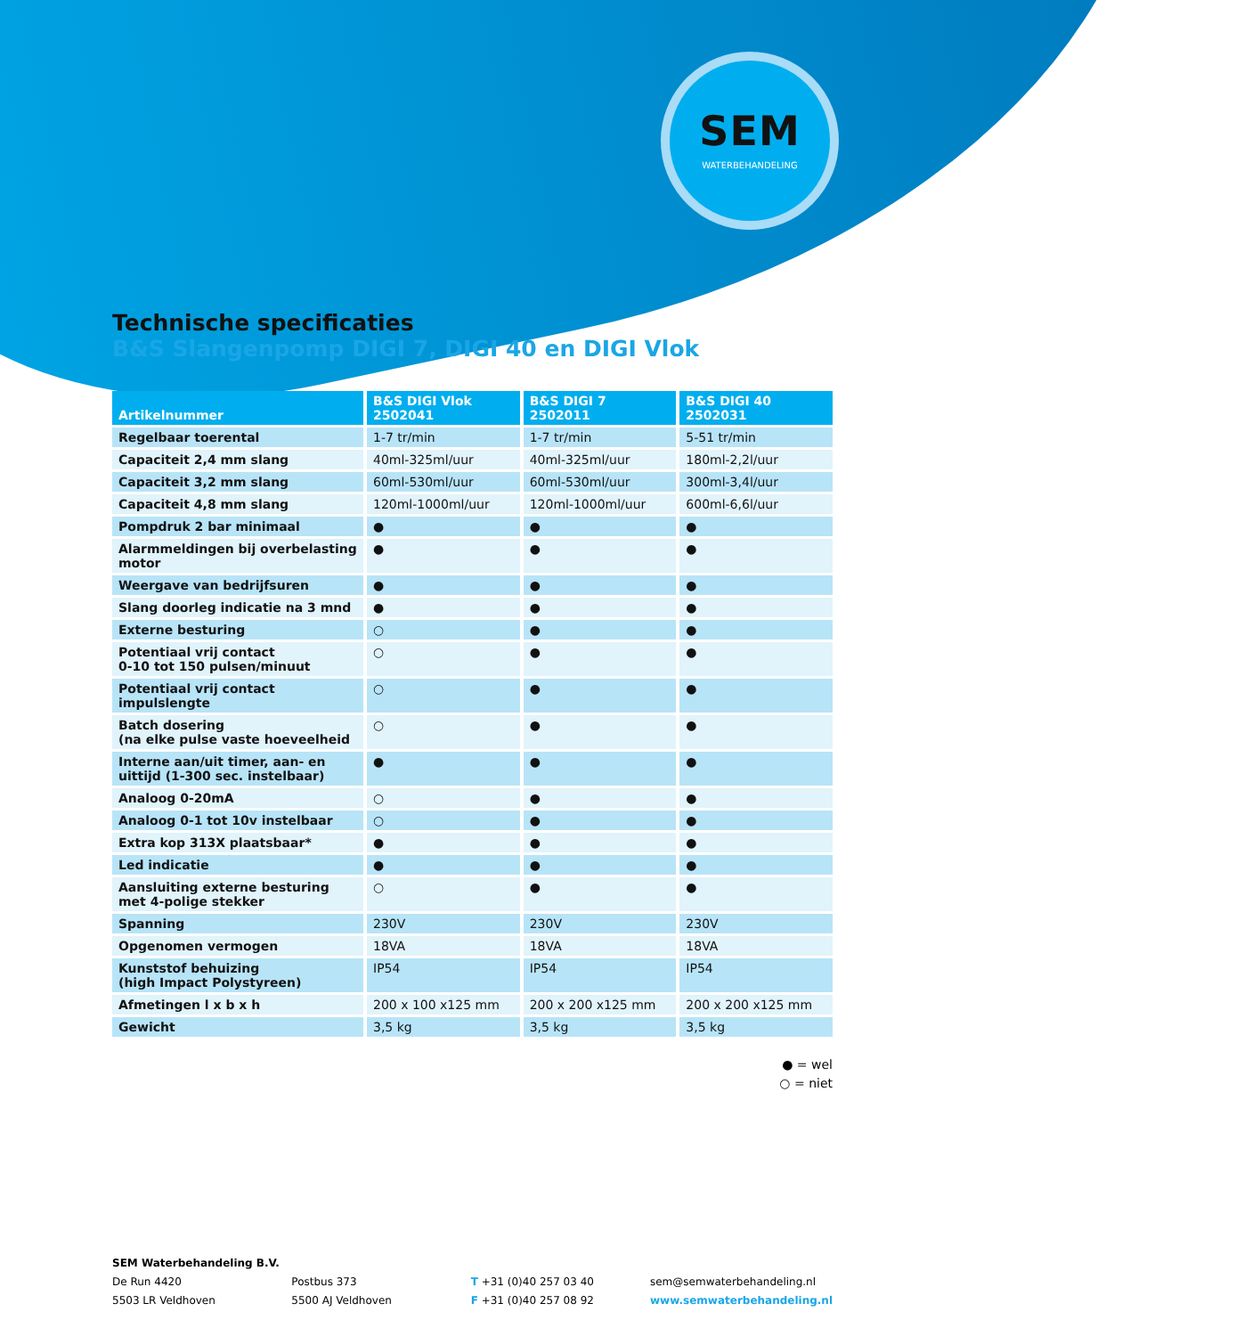SEM
WATERBEHANDELING
Technische specificaties
B&S Slangenpomp DIGI 7, DIGI 40 en DIGI Vlok
| Artikelnummer | B&S DIGI Vlok 2502041 | B&S DIGI 7 2502011 | B&S DIGI 40 2502031 |
| --- | --- | --- | --- |
| Regelbaar toerental | 1-7 tr/min | 1-7 tr/min | 5-51 tr/min |
| Capaciteit 2,4 mm slang | 40ml-325ml/uur | 40ml-325ml/uur | 180ml-2,2l/uur |
| Capaciteit 3,2 mm slang | 60ml-530ml/uur | 60ml-530ml/uur | 300ml-3,4l/uur |
| Capaciteit 4,8 mm slang | 120ml-1000ml/uur | 120ml-1000ml/uur | 600ml-6,6l/uur |
| Pompdruk 2 bar minimaal | ● | ● | ● |
| Alarmmeldingen bij overbelasting motor | ● | ● | ● |
| Weergave van bedrijfsuren | ● | ● | ● |
| Slang doorleg indicatie na 3 mnd | ● | ● | ● |
| Externe besturing | ○ | ● | ● |
| Potentiaal vrij contact 0-10 tot 150 pulsen/minuut | ○ | ● | ● |
| Potentiaal vrij contact impulslengte | ○ | ● | ● |
| Batch dosering (na elke pulse vaste hoeveelheid | ○ | ● | ● |
| Interne aan/uit timer, aan- en uittijd (1-300 sec. instelbaar) | ● | ● | ● |
| Analoog 0-20mA | ○ | ● | ● |
| Analoog 0-1 tot 10v instelbaar | ○ | ● | ● |
| Extra kop 313X plaatsbaar* | ● | ● | ● |
| Led indicatie | ● | ● | ● |
| Aansluiting externe besturing met 4-polige stekker | ○ | ● | ● |
| Spanning | 230V | 230V | 230V |
| Opgenomen vermogen | 18VA | 18VA | 18VA |
| Kunststof behuizing (high Impact Polystyreen) | IP54 | IP54 | IP54 |
| Afmetingen l x b x h | 200 x 100 x125 mm | 200 x 200 x125 mm | 200 x 200 x125 mm |
| Gewicht | 3,5 kg | 3,5 kg | 3,5 kg |
● = wel
○ = niet
SEM Waterbehandeling B.V.
De Run 4420
5503 LR Veldhoven
Postbus 373
5500 AJ Veldhoven
T +31 (0)40 257 03 40
F +31 (0)40 257 08 92
sem@semwaterbehandeling.nl
www.semwaterbehandeling.nl